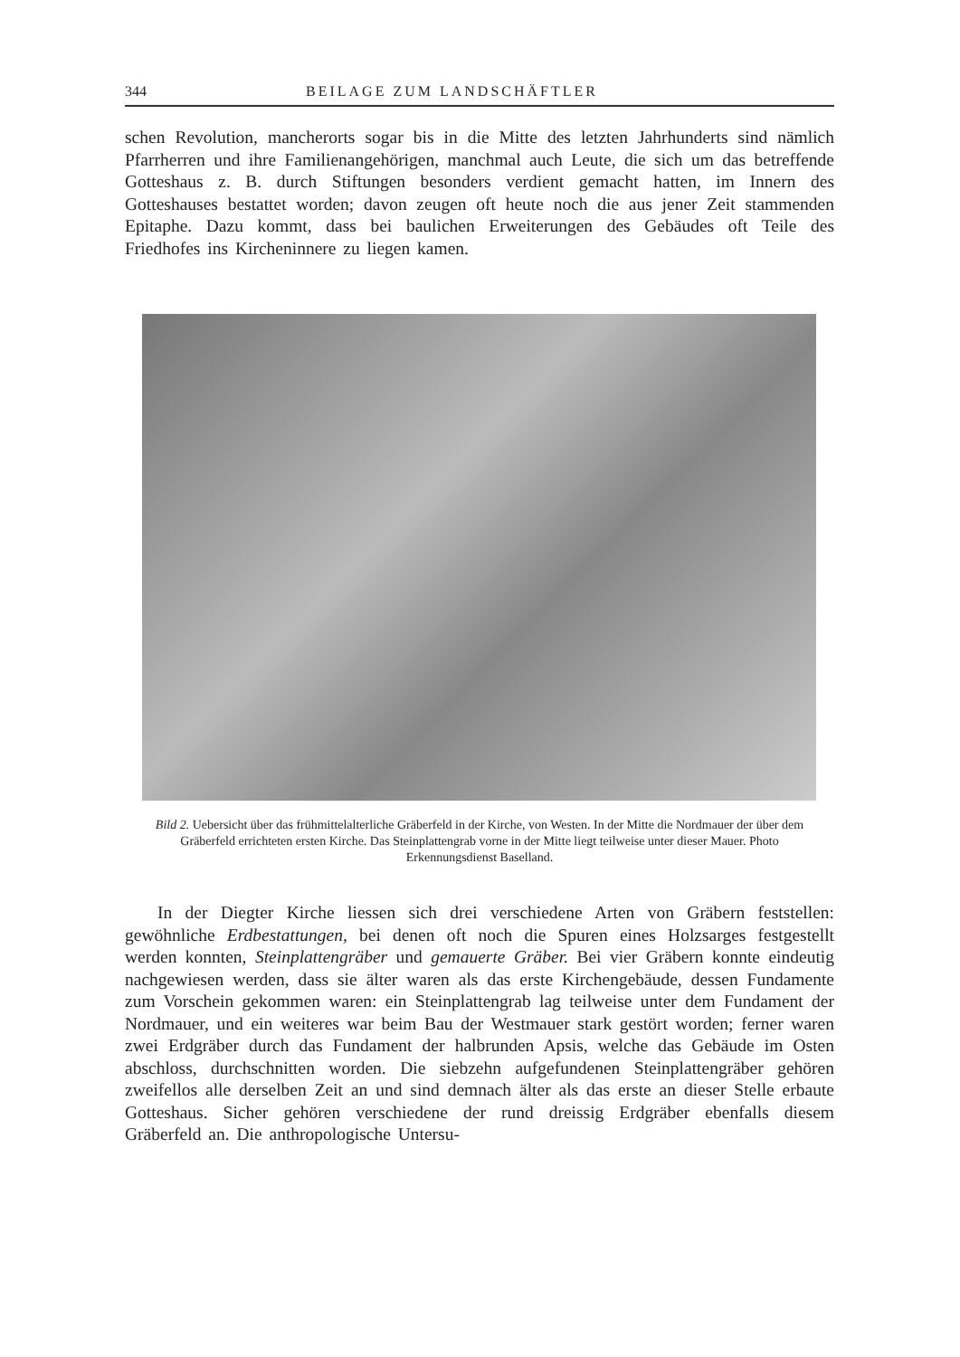344 BEILAGE ZUM LANDSCHÄFTLER
schen Revolution, mancherorts sogar bis in die Mitte des letzten Jahrhunderts sind nämlich Pfarrherren und ihre Familienangehörigen, manchmal auch Leute, die sich um das betreffende Gotteshaus z. B. durch Stiftungen besonders verdient gemacht hatten, im Innern des Gotteshauses bestattet worden; davon zeugen oft heute noch die aus jener Zeit stammenden Epitaphe. Dazu kommt, dass bei baulichen Erweiterungen des Gebäudes oft Teile des Friedhofes ins Kircheninnere zu liegen kamen.
Bild 2. Uebersicht über das frühmittelalterliche Gräberfeld in der Kirche, von Westen. In der Mitte die Nordmauer der über dem Gräberfeld errichteten ersten Kirche. Das Steinplattengrab vorne in der Mitte liegt teilweise unter dieser Mauer. Photo Erkennungsdienst Baselland.
In der Diegter Kirche liessen sich drei verschiedene Arten von Gräbern feststellen: gewöhnliche Erdbestattungen, bei denen oft noch die Spuren eines Holzsarges festgestellt werden konnten, Steinplattengräber und gemauerte Gräber. Bei vier Gräbern konnte eindeutig nachgewiesen werden, dass sie älter waren als das erste Kirchengebäude, dessen Fundamente zum Vorschein gekommen waren: ein Steinplattengrab lag teilweise unter dem Fundament der Nordmauer, und ein weiteres war beim Bau der Westmauer stark gestört worden; ferner waren zwei Erdgräber durch das Fundament der halbrunden Apsis, welche das Gebäude im Osten abschloss, durchschnitten worden. Die siebzehn aufgefundenen Steinplattengräber gehören zweifellos alle derselben Zeit an und sind demnach älter als das erste an dieser Stelle erbaute Gotteshaus. Sicher gehören verschiedene der rund dreissig Erdgräber ebenfalls diesem Gräberfeld an. Die anthropologische Untersu-